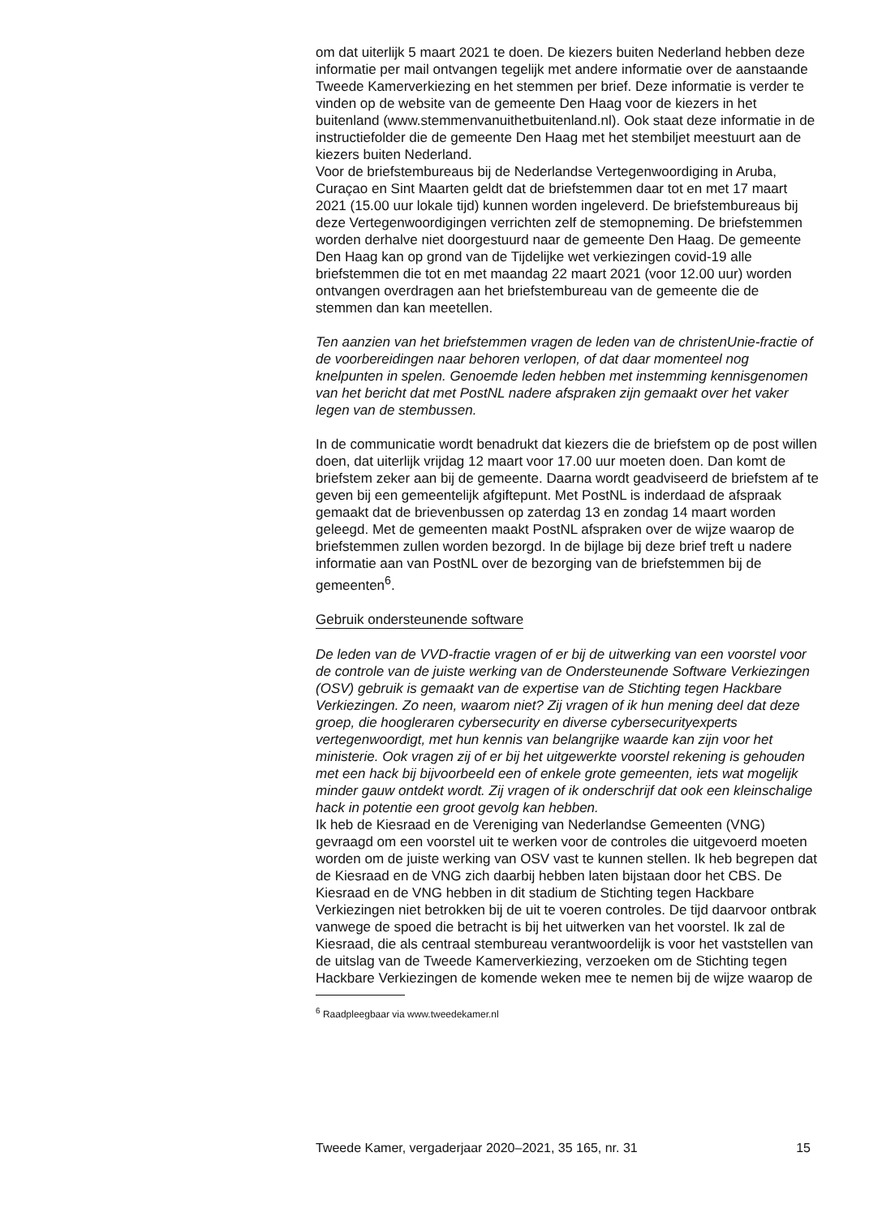om dat uiterlijk 5 maart 2021 te doen. De kiezers buiten Nederland hebben deze informatie per mail ontvangen tegelijk met andere informatie over de aanstaande Tweede Kamerverkiezing en het stemmen per brief. Deze informatie is verder te vinden op de website van de gemeente Den Haag voor de kiezers in het buitenland (www.stemmenvanuithetbuitenland.nl). Ook staat deze informatie in de instructiefolder die de gemeente Den Haag met het stembiljet meestuurt aan de kiezers buiten Nederland.
Voor de briefstembureaus bij de Nederlandse Vertegenwoordiging in Aruba, Curaçao en Sint Maarten geldt dat de briefstemmen daar tot en met 17 maart 2021 (15.00 uur lokale tijd) kunnen worden ingeleverd. De briefstembureaus bij deze Vertegenwoordigingen verrichten zelf de stemopneming. De briefstemmen worden derhalve niet doorgestuurd naar de gemeente Den Haag. De gemeente Den Haag kan op grond van de Tijdelijke wet verkiezingen covid-19 alle briefstemmen die tot en met maandag 22 maart 2021 (voor 12.00 uur) worden ontvangen overdragen aan het briefstembureau van de gemeente die de stemmen dan kan meetellen.
Ten aanzien van het briefstemmen vragen de leden van de christenUnie-fractie of de voorbereidingen naar behoren verlopen, of dat daar momenteel nog knelpunten in spelen. Genoemde leden hebben met instemming kennisgenomen van het bericht dat met PostNL nadere afspraken zijn gemaakt over het vaker legen van de stembussen.
In de communicatie wordt benadrukt dat kiezers die de briefstem op de post willen doen, dat uiterlijk vrijdag 12 maart voor 17.00 uur moeten doen. Dan komt de briefstem zeker aan bij de gemeente. Daarna wordt geadviseerd de briefstem af te geven bij een gemeentelijk afgiftepunt. Met PostNL is inderdaad de afspraak gemaakt dat de brievenbussen op zaterdag 13 en zondag 14 maart worden geleegd. Met de gemeenten maakt PostNL afspraken over de wijze waarop de briefstemmen zullen worden bezorgd. In de bijlage bij deze brief treft u nadere informatie aan van PostNL over de bezorging van de briefstemmen bij de gemeenten<sup>6</sup>.
Gebruik ondersteunende software
De leden van de VVD-fractie vragen of er bij de uitwerking van een voorstel voor de controle van de juiste werking van de Ondersteunende Software Verkiezingen (OSV) gebruik is gemaakt van de expertise van de Stichting tegen Hackbare Verkiezingen. Zo neen, waarom niet? Zij vragen of ik hun mening deel dat deze groep, die hoogleraren cybersecurity en diverse cybersecurityexperts vertegenwoordigt, met hun kennis van belangrijke waarde kan zijn voor het ministerie. Ook vragen zij of er bij het uitgewerkte voorstel rekening is gehouden met een hack bij bijvoorbeeld een of enkele grote gemeenten, iets wat mogelijk minder gauw ontdekt wordt. Zij vragen of ik onderschrijf dat ook een kleinschalige hack in potentie een groot gevolg kan hebben.
Ik heb de Kiesraad en de Vereniging van Nederlandse Gemeenten (VNG) gevraagd om een voorstel uit te werken voor de controles die uitgevoerd moeten worden om de juiste werking van OSV vast te kunnen stellen. Ik heb begrepen dat de Kiesraad en de VNG zich daarbij hebben laten bijstaan door het CBS. De Kiesraad en de VNG hebben in dit stadium de Stichting tegen Hackbare Verkiezingen niet betrokken bij de uit te voeren controles. De tijd daarvoor ontbrak vanwege de spoed die betracht is bij het uitwerken van het voorstel. Ik zal de Kiesraad, die als centraal stembureau verantwoordelijk is voor het vaststellen van de uitslag van de Tweede Kamerverkiezing, verzoeken om de Stichting tegen Hackbare Verkiezingen de komende weken mee te nemen bij de wijze waarop de
<sup>6</sup> Raadpleegbaar via www.tweedekamer.nl
Tweede Kamer, vergaderjaar 2020–2021, 35 165, nr. 31 15